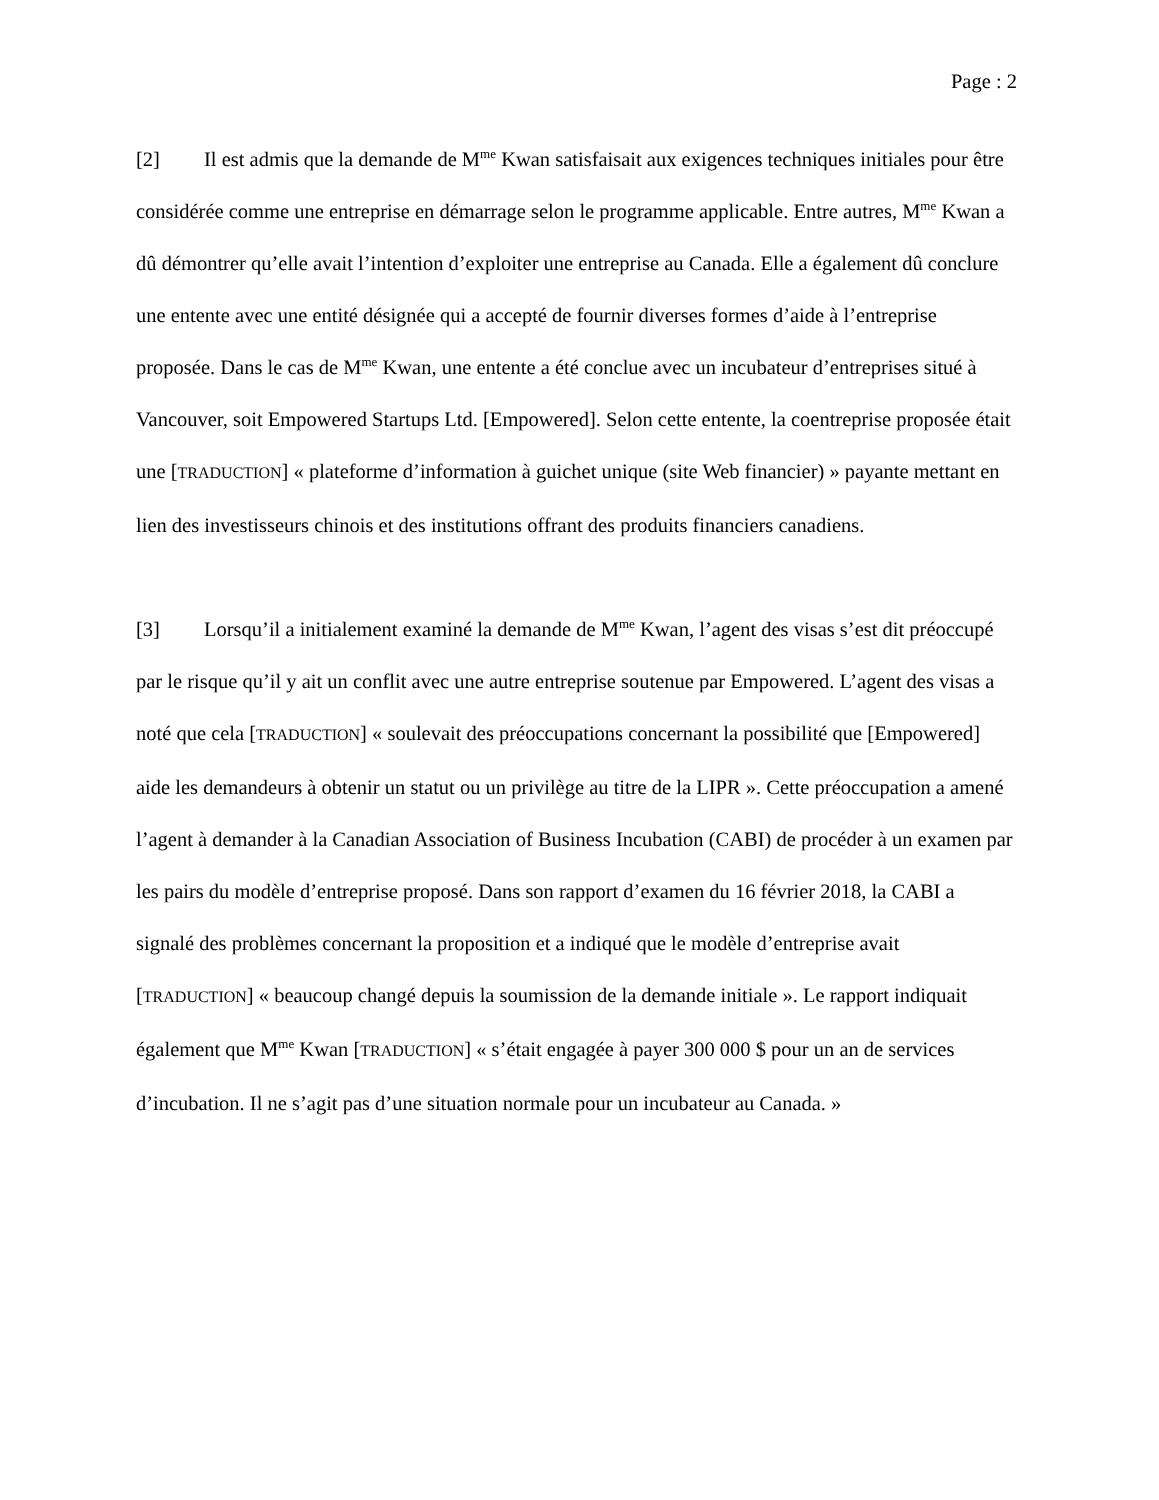Page : 2
[2] Il est admis que la demande de M<sup>me</sup> Kwan satisfaisait aux exigences techniques initiales pour être considérée comme une entreprise en démarrage selon le programme applicable. Entre autres, M<sup>me</sup> Kwan a dû démontrer qu’elle avait l’intention d’exploiter une entreprise au Canada. Elle a également dû conclure une entente avec une entité désignée qui a accepté de fournir diverses formes d’aide à l’entreprise proposée. Dans le cas de M<sup>me</sup> Kwan, une entente a été conclue avec un incubateur d’entreprises situé à Vancouver, soit Empowered Startups Ltd. [Empowered]. Selon cette entente, la coentreprise proposée était une [TRADUCTION] « plateforme d’information à guichet unique (site Web financier) » payante mettant en lien des investisseurs chinois et des institutions offrant des produits financiers canadiens.
[3] Lorsqu’il a initialement examiné la demande de M<sup>me</sup> Kwan, l’agent des visas s’est dit préoccupé par le risque qu’il y ait un conflit avec une autre entreprise soutenue par Empowered. L’agent des visas a noté que cela [TRADUCTION] « soulevait des préoccupations concernant la possibilité que [Empowered] aide les demandeurs à obtenir un statut ou un privilège au titre de la LIPR ». Cette préoccupation a amené l’agent à demander à la Canadian Association of Business Incubation (CABI) de procéder à un examen par les pairs du modèle d’entreprise proposé. Dans son rapport d’examen du 16 février 2018, la CABI a signalé des problèmes concernant la proposition et a indiqué que le modèle d’entreprise avait [TRADUCTION] « beaucoup changé depuis la soumission de la demande initiale ». Le rapport indiquait également que M<sup>me</sup> Kwan [TRADUCTION] « s’était engagée à payer 300 000 $ pour un an de services d’incubation. Il ne s’agit pas d’une situation normale pour un incubateur au Canada. »